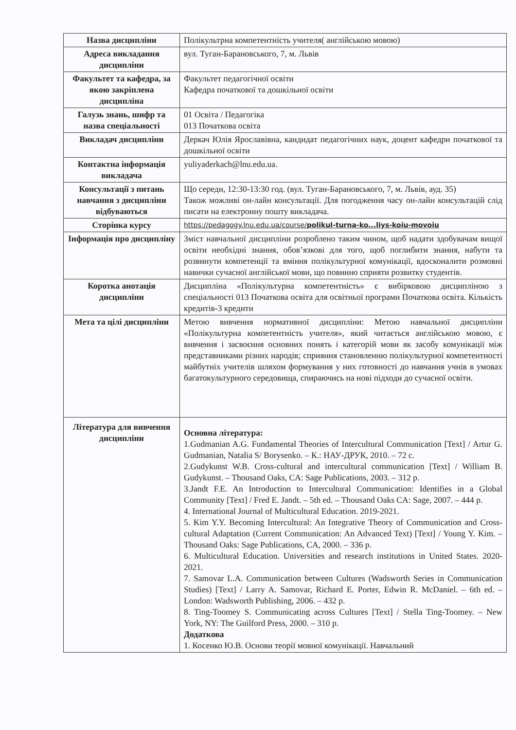| Назва дисципліни | Полікультрна компетентність учителя( англійською мовою) |
| Адреса викладання дисципліни | вул. Туган-Барановського, 7, м. Львів |
| Факультет та кафедра, за якою закріплена дисципліна | Факультет педагогічної освіти Кафедра початкової та дошкільної освіти |
| Галузь знань, шифр та назва спеціальності | 01 Освіта / Педагогіка 013 Початкова освіта |
| Викладач дисципліни | Деркач Юлія Ярославівна, кандидат педагогічних наук, доцент кафедри початкової та дошкільної освіти |
| Контактна інформація викладача | yuliyaderkach@lnu.edu.ua. |
| Консультації з питань навчання з дисципліни відбуваються | Що середи, 12:30-13:30 год. (вул. Туган-Барановського, 7, м. Львів, ауд. 35) Також можливі он-лайн консультації. Для погодження часу он-лайн консультацій слід писати на електронну пошту викладача. |
| Сторінка курсу | https://pedagogy.lnu.edu.ua/course/ polikul-turna-ko...liys-koiu-movoiu |
| Інформація про дисципліну | Зміст навчальної дисципліни розроблено таким чином, щоб надати здобувачам вищої освіти необхідні знання, обов’язкові для того, щоб поглибити знання, набути та розвинути компетенції та вміння полікультурної комунікації, вдосконалити розмовні навички сучасної англійської мови, що повинно сприяти розвитку студентів. |
| Коротка анотація дисципліни | Дисципліна «Полікультурна компетентність» є вибірковою дисципліною з спеціальності 013 Початкова освіта для освітньої програми Початкова освіта. Кількість кредитів-3 кредити |
| Мета та цілі дисципліни | Метою вивчення нормативної дисципліни: Метою навчальної дисципліни «Полікультурна компетентність учителя», який читається англійською мовою, є вивчення і засвоєння основних понять і категорій мови як засобу комунікації між представниками різних народів; сприяння становленню полікультурної компетентності майбутніх учителів шляхом формування у них готовності до навчання учнів в умовах багатокультурного середовища, спираючись на нові підходи до сучасної освіти. |
| Література для вивчення дисципліни | Основна література: 1.Gudmanian A.G. Fundamental Theories of Intercultural Communication [Text] / Artur G. Gudmanian, Natalia S/ Borysenko. – К.: НАУ-ДРУК, 2010. – 72 с. 2.Gudykunst W.B. Cross-cultural and intercultural communication [Text] / William B. Gudykunst. – Thousand Oaks, CA: Sage Publications, 2003. – 312 p. 3.Jandt F.E. An Introduction to Intercultural Communication: Identifies in a Global Community [Text] / Fred E. Jandt. – 5th ed. – Thousand Oaks CA: Sage, 2007. – 444 p. 4. International Journal of Multicultural Education. 2019-2021. 5. Kim Y.Y. Becoming Intercultural: An Integrative Theory of Communication and Cross-cultural Adaptation (Current Communication: An Advanced Text) [Text] / Young Y. Kim. – Thousand Oaks: Sage Publications, CA, 2000. – 336 p. 6. Multicultural Education. Universities and research institutions in United States. 2020-2021. 7. Samovar L.A. Communication between Cultures (Wadsworth Series in Communication Studies) [Text] / Larry A. Samovar, Richard E. Porter, Edwin R. McDaniel. – 6th ed. – London: Wadsworth Publishing, 2006. – 432 p. 8. Ting-Toomey S. Communicating across Cultures [Text] / Stella Ting-Toomey. – New York, NY: The Guilford Press, 2000. – 310 p. Додаткова 1. Косенко Ю.В. Основи теорії мовної комунікації. Навчальний |